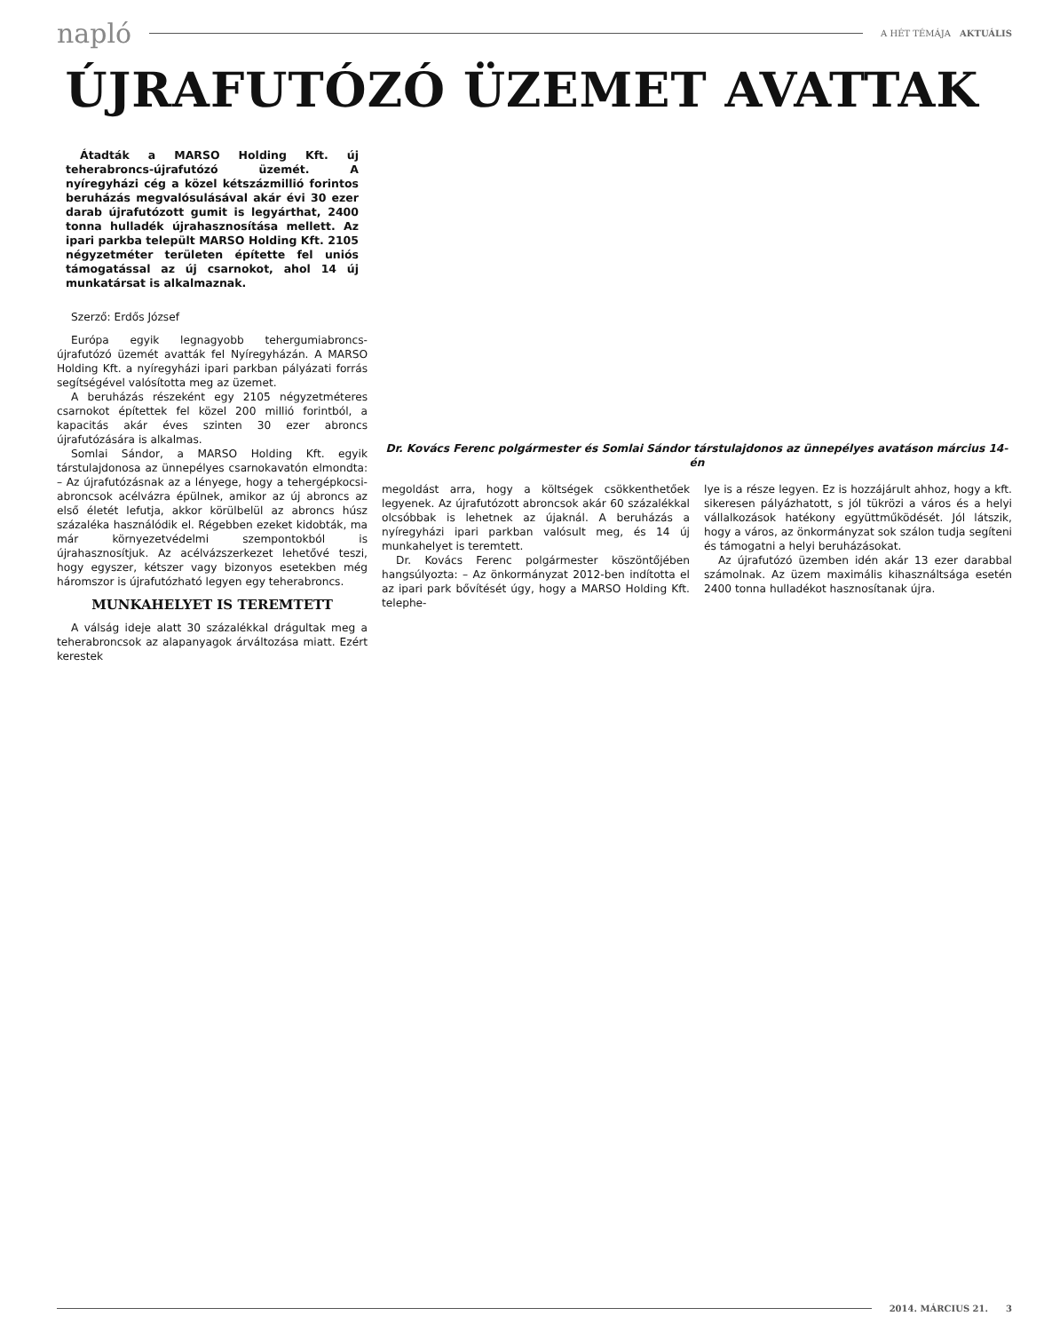napló A HÉT TÉMÁJA AKTUÁLIS
ÚJRAFUTÓZÓ ÜZEMET AVATTAK
Átadták a MARSO Holding Kft. új teherabroncs-újrafutózó üzemét. A nyíregyházi cég a közel kétszázmillió forintos beruházás megvalósulásával akár évi 30 ezer darab újrafutózott gumit is legyárthat, 2400 tonna hulladék újrahasznosítása mellett. Az ipari parkba települt MARSO Holding Kft. 2105 négyzetméter területen építette fel uniós támogatással az új csarnokot, ahol 14 új munkatársat is alkalmaznak.
Szerző: Erdős József
Európa egyik legnagyobb tehergumiabroncs-újrafutózó üzemét avatták fel Nyíregyházán. A MARSO Holding Kft. a nyíregyházi ipari parkban pályázati forrás segítségével valósította meg az üzemet.
A beruházás részeként egy 2105 négyzetméteres csarnokot építettek fel közel 200 millió forintból, a kapacitás akár éves szinten 30 ezer abroncs újrafutózására is alkalmas.
Somlai Sándor, a MARSO Holding Kft. egyik társtulajdonosa az ünnepélyes csarnokavatón elmondta: – Az újrafutózásnak az a lényege, hogy a tehergépkocsi-abroncsok acélvázra épülnek, amikor az új abroncs az első életét lefutja, akkor körülbelül az abroncs húsz százaléka használódik el. Régebben ezeket kidobták, ma már környezetvédelmi szempontokból is újrahasznosítjuk. Az acélvázszerkezet lehetővé teszi, hogy egyszer, kétszer vagy bizonyos esetekben még háromszor is újrafutózható legyen egy teherabroncs.
MUNKAHELYET IS TEREMTETT
A válság ideje alatt 30 százalékkal drágultak meg a teherabroncsok az alapanyagok árváltozása miatt. Ezért kerestek
Dr. Kovács Ferenc polgármester és Somlai Sándor társtulajdonos az ünnepélyes avatáson március 14-én
megoldást arra, hogy a költségek csökkenthetőek legyenek. Az újrafutózott abroncsok akár 60 százalékkal olcsóbbak is lehetnek az újaknál. A beruházás a nyíregyházi ipari parkban valósult meg, és 14 új munkahelyet is teremtett.
Dr. Kovács Ferenc polgármester köszöntőjében hangsúlyozta: – Az önkormányzat 2012-ben indította el az ipari park bővítését úgy, hogy a MARSO Holding Kft. telephe-
lye is a része legyen. Ez is hozzájárult ahhoz, hogy a kft. sikeresen pályázhatott, s jól tükrözi a város és a helyi vállalkozások hatékony együttműködését. Jól látszik, hogy a város, az önkormányzat sok szálon tudja segíteni és támogatni a helyi beruházásokat.
Az újrafutózó üzemben idén akár 13 ezer darabbal számolnak. Az üzem maximális kihasználtsága esetén 2400 tonna hulladékot hasznosítanak újra.
2014. MÁRCIUS 21. 3